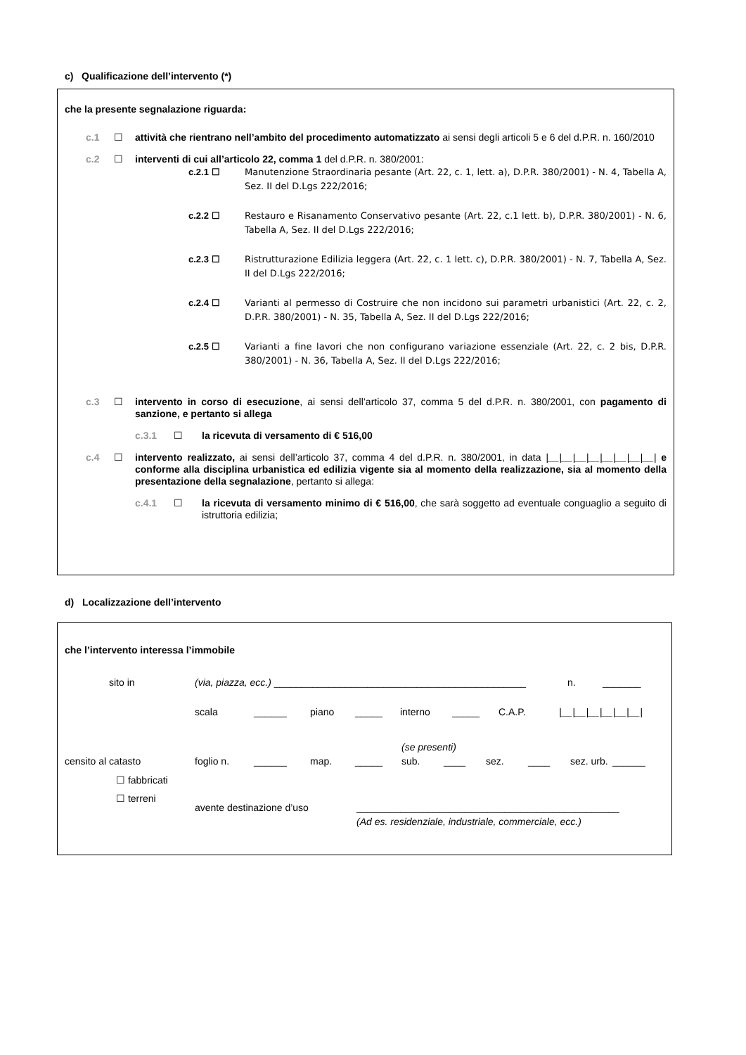c) Qualificazione dell’intervento (*)
che la presente segnalazione riguarda:
c.1 ☐ attività che rientrano nell’ambito del procedimento automatizzato ai sensi degli articoli 5 e 6 del d.P.R. n. 160/2010
c.2 ☐ interventi di cui all’articolo 22, comma 1 del d.P.R. n. 380/2001:
c.2.1 ☐ Manutenzione Straordinaria pesante (Art. 22, c. 1, lett. a), D.P.R. 380/2001) - N. 4, Tabella A, Sez. II del D.Lgs 222/2016;
c.2.2 ☐ Restauro e Risanamento Conservativo pesante (Art. 22, c.1 lett. b), D.P.R. 380/2001) - N. 6, Tabella A, Sez. II del D.Lgs 222/2016;
c.2.3 ☐ Ristrutturazione Edilizia leggera (Art. 22, c. 1 lett. c), D.P.R. 380/2001) - N. 7, Tabella A, Sez. II del D.Lgs 222/2016;
c.2.4 ☐ Varianti al permesso di Costruire che non incidono sui parametri urbanistici (Art. 22, c. 2, D.P.R. 380/2001) - N. 35, Tabella A, Sez. II del D.Lgs 222/2016;
c.2.5 ☐ Varianti a fine lavori che non configurano variazione essenziale (Art. 22, c. 2 bis, D.P.R. 380/2001) - N. 36, Tabella A, Sez. II del D.Lgs 222/2016;
c.3 ☐ intervento in corso di esecuzione, ai sensi dell’articolo 37, comma 5 del d.P.R. n. 380/2001, con pagamento di sanzione, e pertanto si allega
c.3.1 ☐ la ricevuta di versamento di € 516,00
c.4 ☐ intervento realizzato, ai sensi dell’articolo 37, comma 4 del d.P.R. n. 380/2001, in data |__|__|__|__|__|__|__|__| e conforme alla disciplina urbanistica ed edilizia vigente sia al momento della realizzazione, sia al momento della presentazione della segnalazione, pertanto si allega:
c.4.1 ☐ la ricevuta di versamento minimo di € 516,00, che sarà soggetto ad eventuale conguaglio a seguito di istruttoria edilizia;
d) Localizzazione dell’intervento
che l’intervento interessa l’immobile
sito in (via, piazza, ecc.) ______________________________________________
n. _______
scala ______ piano _____ interno _____ C.A.P. |__|__|__|__|__|__|
(se presenti)
censito al catasto foglio n. ______ map. _____ sub. ____ sez. ____ sez. urb.
______
☐ fabbricati
☐ terreni
avente destinazione d’uso ________________________________________________
(Ad es. residenziale, industriale, commerciale, ecc.)